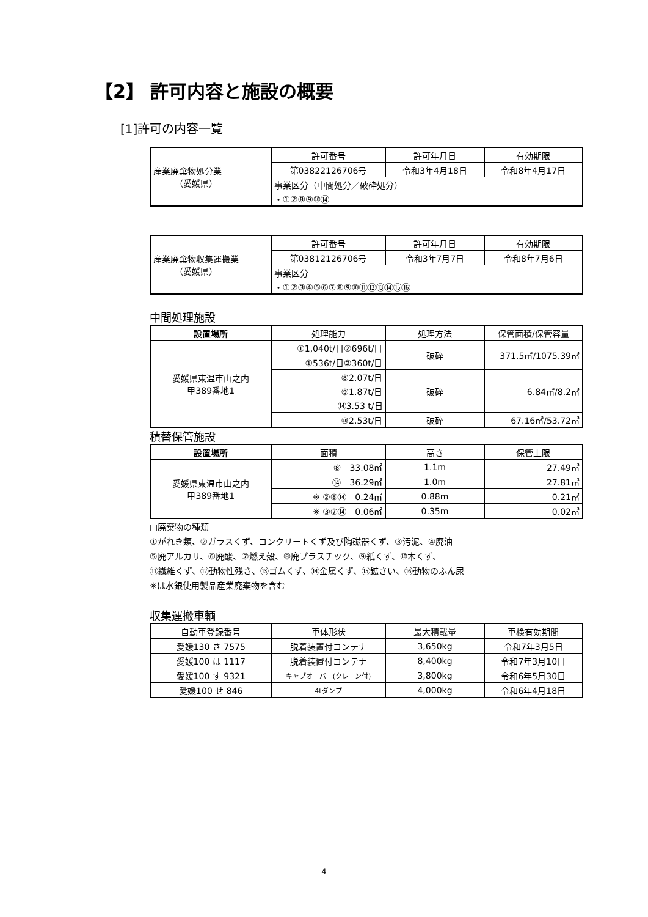【2】 許可内容と施設の概要
[1]許可の内容一覧
| 産業廃棄物処分業 （愛媛県） | 許可番号 | 許可年月日 | 有効期限 |
| | 第03822126706号 | 令和3年4月18日 | 令和8年4月17日 |
| | 事業区分（中間処分／破砕処分） | | |
| | ・①②⑧⑨⑩⑭ | | |
| 産業廃棄物収集運搬業 （愛媛県） | 許可番号 | 許可年月日 | 有効期限 |
| | 第03812126706号 | 令和3年7月7日 | 令和8年7月6日 |
| | 事業区分 | | |
| | ・①②③④⑤⑥⑦⑧⑨⑩⑪⑫⑬⑭⑮⑯ | | |
中間処理施設
| 設置場所 | 処理能力 | 処理方法 | 保管面積/保管容量 |
| --- | --- | --- | --- |
| 愛媛県東温市山之内 甲389番地1 | ①1,040t/日②696t/日 | 破砕 | 371.5㎡/1075.39㎥ |
| | ①536t/日②360t/日 | | |
| | ⑧2.07t/日 | 破砕 | 6.84㎡/8.2㎥ |
| | ⑨1.87t/日 | | |
| | ⑭3.53 t/日 | | |
| | ⑩2.53t/日 | 破砕 | 67.16㎡/53.72㎥ |
積替保管施設
| 設置場所 | 面積 | 高さ | 保管上限 |
| --- | --- | --- | --- |
| 愛媛県東温市山之内 甲389番地1 | ⑧ 33.08㎡ | 1.1m | 27.49㎥ |
| | ⑭ 36.29㎡ | 1.0m | 27.81㎥ |
| | ※ ②⑧⑭ 0.24㎡ | 0.88m | 0.21㎥ |
| | ※ ③⑦⑭ 0.06㎡ | 0.35m | 0.02㎥ |
□廃棄物の種類
①がれき類、②ガラスくず、コンクリートくず及び陶磁器くず、③汚泥、④廃油
⑤廃アルカリ、⑥廃酸、⑦燃え殻、⑧廃プラスチック、⑨紙くず、⑩木くず、
⑪繊維くず、⑫動物性残さ、⑬ゴムくず、⑭金属くず、⑮鉱さい、⑯動物のふん尿
※は水銀使用製品産業廃棄物を含む
収集運搬車輌
| 自動車登録番号 | 車体形状 | 最大積載量 | 車検有効期間 |
| --- | --- | --- | --- |
| 愛媛130 さ 7575 | 脱着装置付コンテナ | 3,650kg | 令和7年3月5日 |
| 愛媛100 は 1117 | 脱着装置付コンテナ | 8,400kg | 令和7年3月10日 |
| 愛媛100 す 9321 | キャブオーバー(クレーン付) | 3,800kg | 令和6年5月30日 |
| 愛媛100 せ 846 | 4tダンプ | 4,000kg | 令和6年4月18日 |
4